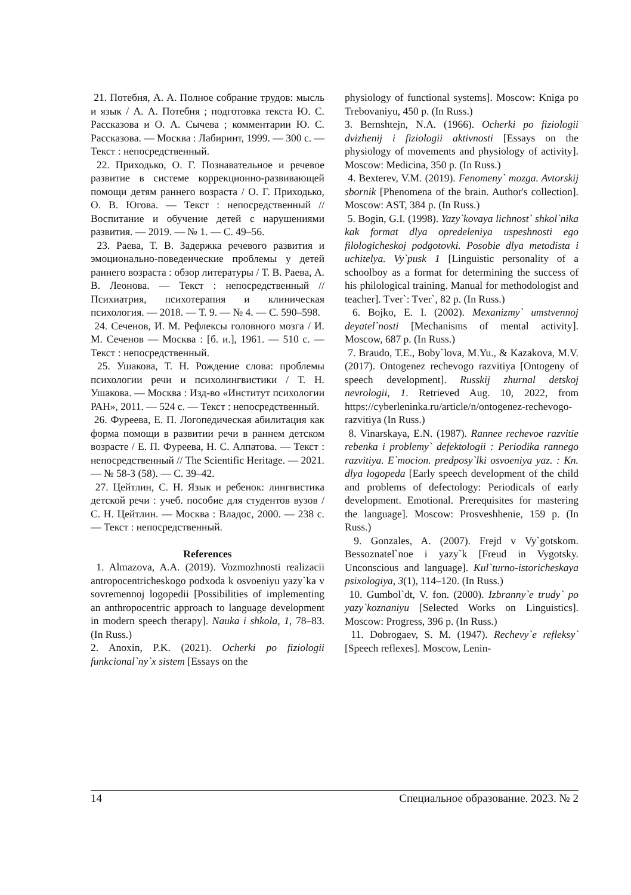21. Потебня, А. А. Полное собрание трудов: мысль и язык / А. А. Потебня ; подготовка текста Ю. С. Рассказова и О. А. Сычева ; комментарии Ю. С. Рассказова. — Москва : Лабиринт, 1999. — 300 с. — Текст : непосредственный.
22. Приходько, О. Г. Познавательное и речевое развитие в системе коррекционно-развивающей помощи детям раннего возраста / О. Г. Приходько, О. В. Югова. — Текст : непосредственный // Воспитание и обучение детей с нарушениями развития. — 2019. — № 1. — С. 49–56.
23. Раева, Т. В. Задержка речевого развития и эмоционально-поведенческие проблемы у детей раннего возраста : обзор литературы / Т. В. Раева, А. В. Леонова. — Текст : непосредственный // Психиатрия, психотерапия и клиническая психология. — 2018. — Т. 9. — № 4. — С. 590–598.
24. Сеченов, И. М. Рефлексы головного мозга / И. М. Сеченов — Москва : [б. и.], 1961. — 510 с. — Текст : непосредственный.
25. Ушакова, Т. Н. Рождение слова: проблемы психологии речи и психолингвистики / Т. Н. Ушакова. — Москва : Изд-во «Институт психологии РАН», 2011. — 524 с. — Текст : непосредственный.
26. Фуреева, Е. П. Логопедическая абилитация как форма помощи в развитии речи в раннем детском возрасте / Е. П. Фуреева, Н. С. Алпатова. — Текст : непосредственный // The Scientific Heritage. — 2021. — № 58-3 (58). — С. 39–42.
27. Цейтлин, С. Н. Язык и ребенок: лингвистика детской речи : учеб. пособие для студентов вузов / С. Н. Цейтлин. — Москва : Владос, 2000. — 238 с. — Текст : непосредственный.
References
1. Almazova, A.A. (2019). Vozmozhnosti realizacii antropocentricheskogo podxoda k osvoeniyu yazy`ka v sovremennoj logopedii [Possibilities of implementing an anthropocentric approach to language development in modern speech therapy]. Nauka i shkola, 1, 78–83. (In Russ.)
2. Anoxin, P.K. (2021). Ocherki po fiziologii funkcional`ny`x sistem [Essays on the
physiology of functional systems]. Moscow: Kniga po Trebovaniyu, 450 p. (In Russ.)
3. Bernshtejn, N.A. (1966). Ocherki po fiziologii dvizhenij i fiziologii aktivnosti [Essays on the physiology of movements and physiology of activity]. Moscow: Medicina, 350 p. (In Russ.)
4. Bexterev, V.M. (2019). Fenomeny` mozga. Avtorskij sbornik [Phenomena of the brain. Author's collection]. Moscow: AST, 384 p. (In Russ.)
5. Bogin, G.I. (1998). Yazy`kovaya lichnost` shkol`nika kak format dlya opredeleniya uspeshnosti ego filologicheskoj podgotovki. Posobie dlya metodista i uchitelya. Vy`pusk 1 [Linguistic personality of a schoolboy as a format for determining the success of his philological training. Manual for methodologist and teacher]. Tver`: Tver`, 82 p. (In Russ.)
6. Bojko, E. I. (2002). Mexanizmy` umstvennoj deyatel`nosti [Mechanisms of mental activity]. Moscow, 687 p. (In Russ.)
7. Braudo, T.E., Boby`lova, M.Yu., & Kazakova, M.V. (2017). Ontogenez rechevogo razvitiya [Ontogeny of speech development]. Russkij zhurnal detskoj nevrologii, 1. Retrieved Aug. 10, 2022, from https://cyberleninka.ru/article/n/ontogenez-rechevogo-razvitiya (In Russ.)
8. Vinarskaya, E.N. (1987). Rannee rechevoe razvitie rebenka i problemy` defektologii : Periodika rannego razvitiya. E`mocion. predposy`lki osvoeniya yaz. : Kn. dlya logopeda [Early speech development of the child and problems of defectology: Periodicals of early development. Emotional. Prerequisites for mastering the language]. Moscow: Prosveshhenie, 159 p. (In Russ.)
9. Gonzales, A. (2007). Frejd v Vy`gotskom. Bessoznatel`noe i yazy`k [Freud in Vygotsky. Unconscious and language]. Kul`turno-istoricheskaya psixologiya, 3(1), 114–120. (In Russ.)
10. Gumbol`dt, V. fon. (2000). Izbranny`e trudy` po yazy`koznaniyu [Selected Works on Linguistics]. Moscow: Progress, 396 p. (In Russ.)
11. Dobrogaev, S. M. (1947). Rechevy`e refleksy` [Speech reflexes]. Moscow, Lenin-
14 Специальное образование. 2023. № 2